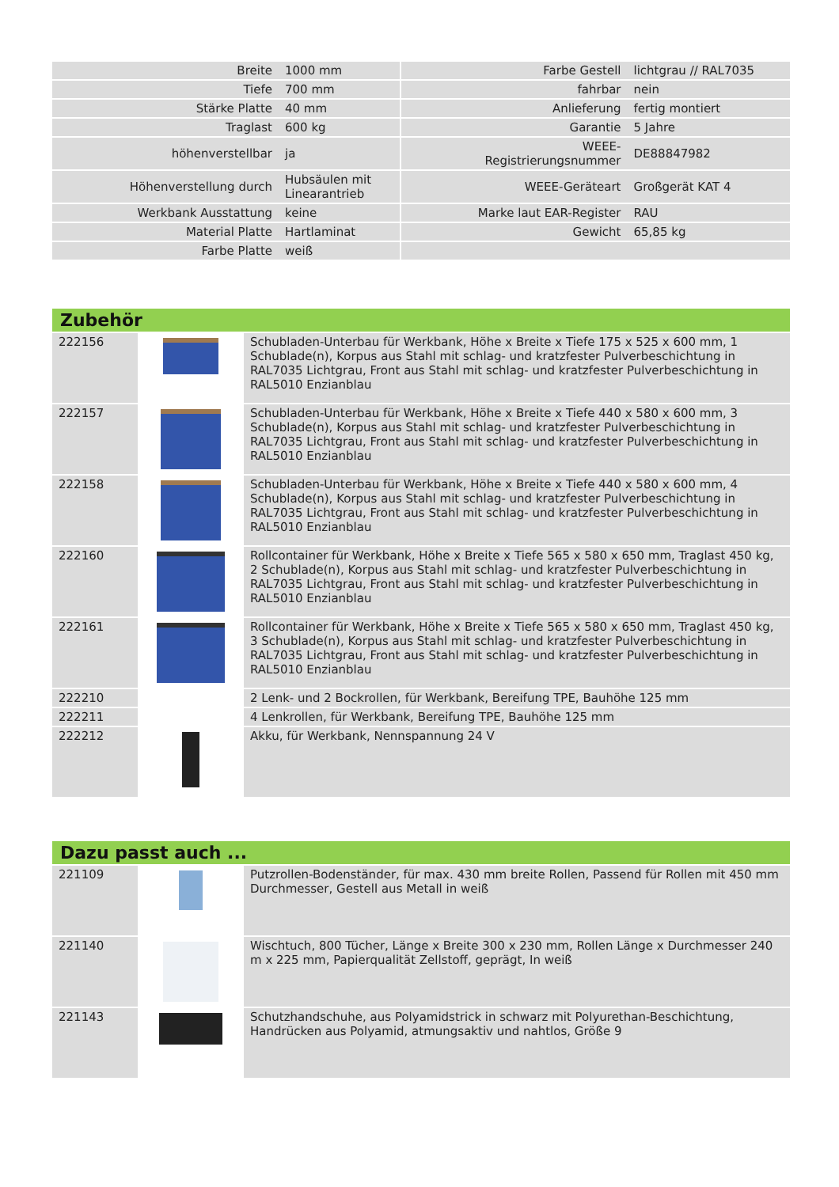| Breite | 1000 mm | | Farbe Gestell | lichtgrau // RAL7035 |
| Tiefe | 700 mm | | fahrbar | nein |
| Stärke Platte | 40 mm | | Anlieferung | fertig montiert |
| Traglast | 600 kg | | Garantie | 5 Jahre |
| höhenverstellbar | ja | | WEEE- Registrierungsnummer | DE88847982 |
| Höhenverstellung durch | Hubsäulen mit Linearantrieb | | WEEE-Geräteart | Großgerät KAT 4 |
| Werkbank Ausstattung | keine | | Marke laut EAR-Register | RAU |
| Material Platte | Hartlaminat | | Gewicht | 65,85 kg |
| Farbe Platte | weiß | | | |
Zubehör
| 222156 | | Schubladen-Unterbau für Werkbank, Höhe x Breite x Tiefe 175 x 525 x 600 mm, 1 Schublade(n), Korpus aus Stahl mit schlag- und kratzfester Pulverbeschichtung in RAL7035 Lichtgrau, Front aus Stahl mit schlag- und kratzfester Pulverbeschichtung in RAL5010 Enzianblau |
| 222157 | | Schubladen-Unterbau für Werkbank, Höhe x Breite x Tiefe 440 x 580 x 600 mm, 3 Schublade(n), Korpus aus Stahl mit schlag- und kratzfester Pulverbeschichtung in RAL7035 Lichtgrau, Front aus Stahl mit schlag- und kratzfester Pulverbeschichtung in RAL5010 Enzianblau |
| 222158 | | Schubladen-Unterbau für Werkbank, Höhe x Breite x Tiefe 440 x 580 x 600 mm, 4 Schublade(n), Korpus aus Stahl mit schlag- und kratzfester Pulverbeschichtung in RAL7035 Lichtgrau, Front aus Stahl mit schlag- und kratzfester Pulverbeschichtung in RAL5010 Enzianblau |
| 222160 | | Rollcontainer für Werkbank, Höhe x Breite x Tiefe 565 x 580 x 650 mm, Traglast 450 kg, 2 Schublade(n), Korpus aus Stahl mit schlag- und kratzfester Pulverbeschichtung in RAL7035 Lichtgrau, Front aus Stahl mit schlag- und kratzfester Pulverbeschichtung in RAL5010 Enzianblau |
| 222161 | | Rollcontainer für Werkbank, Höhe x Breite x Tiefe 565 x 580 x 650 mm, Traglast 450 kg, 3 Schublade(n), Korpus aus Stahl mit schlag- und kratzfester Pulverbeschichtung in RAL7035 Lichtgrau, Front aus Stahl mit schlag- und kratzfester Pulverbeschichtung in RAL5010 Enzianblau |
| 222210 | | 2 Lenk- und 2 Bockrollen, für Werkbank, Bereifung TPE, Bauhöhe 125 mm |
| 222211 | | 4 Lenkrollen, für Werkbank, Bereifung TPE, Bauhöhe 125 mm |
| 222212 | | Akku, für Werkbank, Nennspannung 24 V |
Dazu passt auch ...
| 221109 | | Putzrollen-Bodenständer, für max. 430 mm breite Rollen, Passend für Rollen mit 450 mm Durchmesser, Gestell aus Metall in weiß |
| 221140 | | Wischtuch, 800 Tücher, Länge x Breite 300 x 230 mm, Rollen Länge x Durchmesser 240 m x 225 mm, Papierqualität Zellstoff, geprägt, In weiß |
| 221143 | | Schutzhandschuhe, aus Polyamidstrick in schwarz mit Polyurethan-Beschichtung, Handrücken aus Polyamid, atmungsaktiv und nahtlos, Größe 9 |